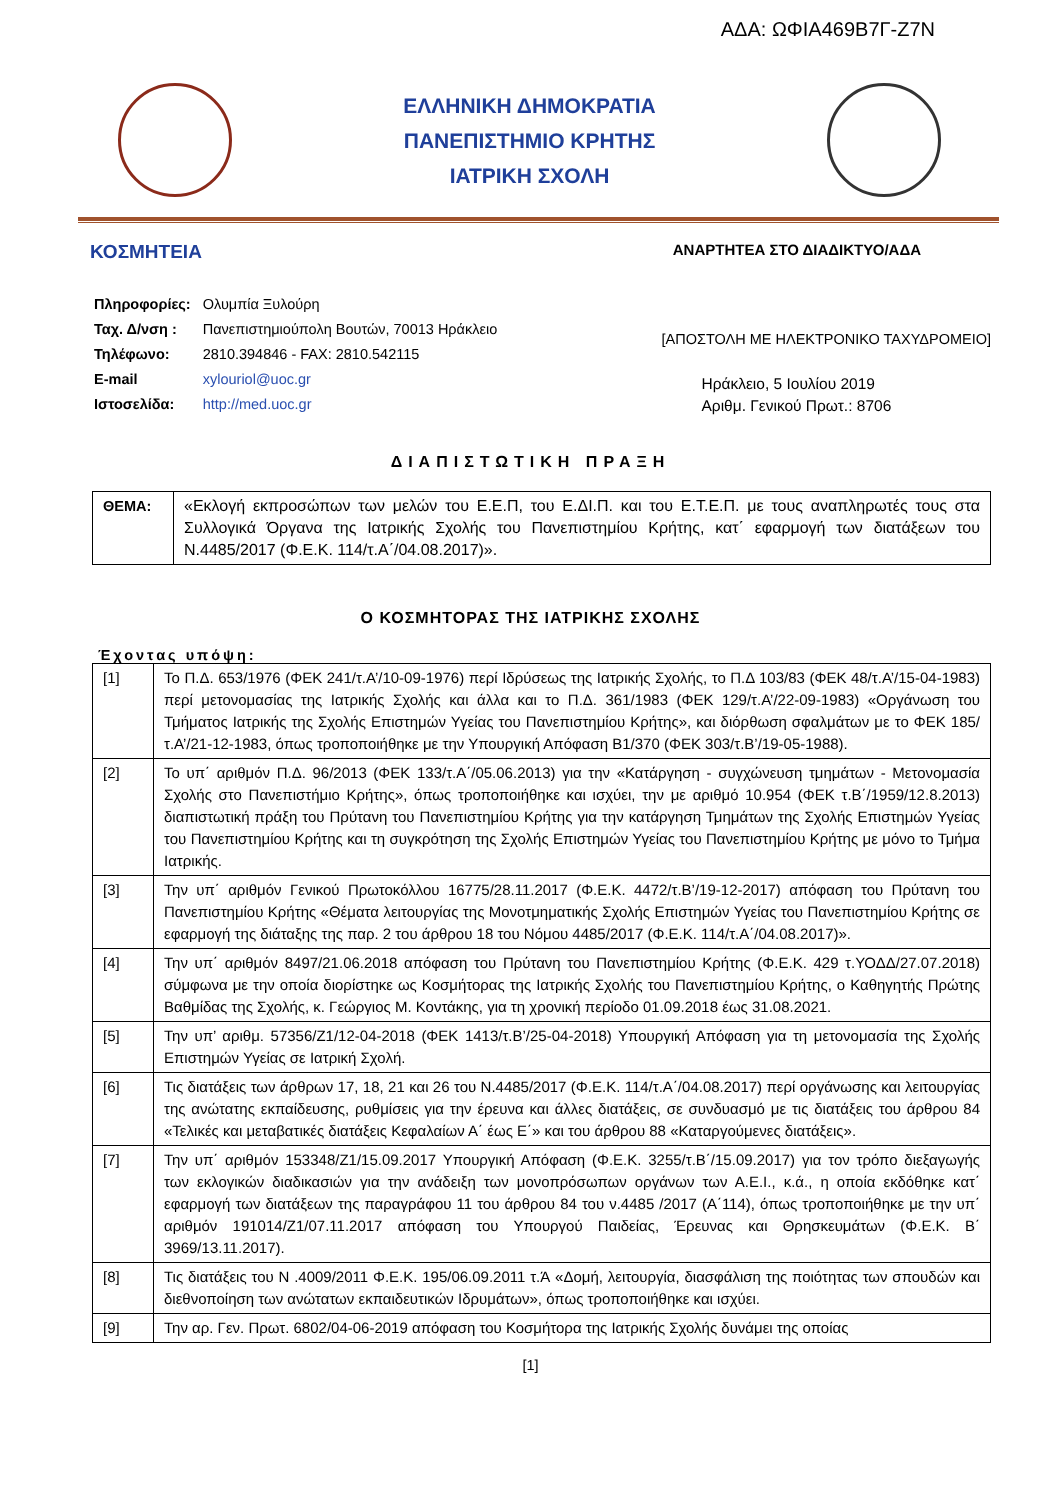ΑΔΑ: ΩΦΙΑ469Β7Γ-Ζ7Ν
ΕΛΛΗΝΙΚΗ ΔΗΜΟΚΡΑΤΙΑ
ΠΑΝΕΠΙΣΤΗΜΙΟ ΚΡΗΤΗΣ
ΙΑΤΡΙΚΗ ΣΧΟΛΗ
ΚΟΣΜΗΤΕΙΑ
ΑΝΑΡΤΗΤΕΑ ΣΤΟ ΔΙΑΔΙΚΤΥΟ/ΑΔΑ
| Πληροφορίες: | Ολυμπία Ξυλούρη |
| Ταχ. Δ/νση : | Πανεπιστημιούπολη Βουτών, 70013 Ηράκλειο |
| Τηλέφωνο: | 2810.394846 - FAX: 2810.542115 |
| E-mail | xylouriol@uoc.gr |
| Ιστοσελίδα: | http://med.uoc.gr |
[ΑΠΟΣΤΟΛΗ ΜΕ ΗΛΕΚΤΡΟΝΙΚΟ ΤΑΧΥΔΡΟΜΕΙΟ]
Ηράκλειο, 5 Ιουλίου 2019
Αριθμ. Γενικού Πρωτ.: 8706
ΔΙΑΠΙΣΤΩΤΙΚΗ ΠΡΑΞΗ
| ΘΕΜΑ: | «Εκλογή εκπροσώπων των μελών του Ε.Ε.Π, του Ε.ΔΙ.Π. και του Ε.Τ.Ε.Π. με τους αναπληρωτές τους στα Συλλογικά Όργανα της Ιατρικής Σχολής του Πανεπιστημίου Κρήτης, κατ΄ εφαρμογή των διατάξεων του Ν.4485/2017 (Φ.Ε.Κ. 114/τ.Α΄/04.08.2017)». |
Ο ΚΟΣΜΗΤΟΡΑΣ ΤΗΣ ΙΑΤΡΙΚΗΣ ΣΧΟΛΗΣ
Έχοντας υπόψη:
| [1] | Το Π.Δ. 653/1976 (ΦΕΚ 241/τ.Α’/10-09-1976) περί Ιδρύσεως της Ιατρικής Σχολής, το Π.Δ 103/83 (ΦΕΚ 48/τ.Α’/15-04-1983) περί μετονομασίας της Ιατρικής Σχολής και άλλα και το Π.Δ. 361/1983 (ΦΕΚ 129/τ.Α’/22-09-1983) «Οργάνωση του Τμήματος Ιατρικής της Σχολής Επιστημών Υγείας του Πανεπιστημίου Κρήτης», και διόρθωση σφαλμάτων με το ΦΕΚ 185/τ.Α’/21-12-1983, όπως τροποποιήθηκε με την Υπουργική Απόφαση Β1/370 (ΦΕΚ 303/τ.Β’/19-05-1988). |
| [2] | Το υπ΄ αριθμόν Π.Δ. 96/2013 (ΦΕΚ 133/τ.Α΄/05.06.2013) για την «Κατάργηση - συγχώνευση τμημάτων - Μετονομασία Σχολής στο Πανεπιστήμιο Κρήτης», όπως τροποποιήθηκε και ισχύει, την με αριθμό 10.954 (ΦΕΚ τ.Β΄/1959/12.8.2013) διαπιστωτική πράξη του Πρύτανη του Πανεπιστημίου Κρήτης για την κατάργηση Τμημάτων της Σχολής Επιστημών Υγείας του Πανεπιστημίου Κρήτης και τη συγκρότηση της Σχολής Επιστημών Υγείας του Πανεπιστημίου Κρήτης με μόνο το Τμήμα Ιατρικής. |
| [3] | Την υπ΄ αριθμόν Γενικού Πρωτοκόλλου 16775/28.11.2017 (Φ.Ε.Κ. 4472/τ.Β’/19-12-2017) απόφαση του Πρύτανη του Πανεπιστημίου Κρήτης «Θέματα λειτουργίας της Μονοτμηματικής Σχολής Επιστημών Υγείας του Πανεπιστημίου Κρήτης σε εφαρμογή της διάταξης της παρ. 2 του άρθρου 18 του Νόμου 4485/2017 (Φ.Ε.Κ. 114/τ.Α΄/04.08.2017)». |
| [4] | Την υπ΄ αριθμόν 8497/21.06.2018 απόφαση του Πρύτανη του Πανεπιστημίου Κρήτης (Φ.Ε.Κ. 429 τ.ΥΟΔΔ/27.07.2018) σύμφωνα με την οποία διορίστηκε ως Κοσμήτορας της Ιατρικής Σχολής του Πανεπιστημίου Κρήτης, ο Καθηγητής Πρώτης Βαθμίδας της Σχολής, κ. Γεώργιος Μ. Κοντάκης, για τη χρονική περίοδο 01.09.2018 έως 31.08.2021. |
| [5] | Την υπ’ αριθμ. 57356/Ζ1/12-04-2018 (ΦΕΚ 1413/τ.Β’/25-04-2018) Υπουργική Απόφαση για τη μετονομασία της Σχολής Επιστημών Υγείας σε Ιατρική Σχολή. |
| [6] | Τις διατάξεις των άρθρων 17, 18, 21 και 26 του Ν.4485/2017 (Φ.Ε.Κ. 114/τ.Α΄/04.08.2017) περί οργάνωσης και λειτουργίας της ανώτατης εκπαίδευσης, ρυθμίσεις για την έρευνα και άλλες διατάξεις, σε συνδυασμό με τις διατάξεις του άρθρου 84 «Τελικές και μεταβατικές διατάξεις Κεφαλαίων Α΄ έως Ε΄» και του άρθρου 88 «Καταργούμενες διατάξεις». |
| [7] | Την υπ΄ αριθμόν 153348/Ζ1/15.09.2017 Υπουργική Απόφαση (Φ.Ε.Κ. 3255/τ.Β΄/15.09.2017) για τον τρόπο διεξαγωγής των εκλογικών διαδικασιών για την ανάδειξη των μονοπρόσωπων οργάνων των Α.Ε.Ι., κ.ά., η οποία εκδόθηκε κατ΄ εφαρμογή των διατάξεων της παραγράφου 11 του άρθρου 84 του ν.4485 /2017 (Α΄114), όπως τροποποιήθηκε με την υπ΄ αριθμόν 191014/Ζ1/07.11.2017 απόφαση του Υπουργού Παιδείας, Έρευνας και Θρησκευμάτων (Φ.Ε.Κ. Β΄ 3969/13.11.2017). |
| [8] | Τις διατάξεις του Ν .4009/2011 Φ.Ε.Κ. 195/06.09.2011 τ.Ά «Δομή, λειτουργία, διασφάλιση της ποιότητας των σπουδών και διεθνοποίηση των ανώτατων εκπαιδευτικών Ιδρυμάτων», όπως τροποποιήθηκε και ισχύει. |
| [9] | Την αρ. Γεν. Πρωτ. 6802/04-06-2019 απόφαση του Κοσμήτορα της Ιατρικής Σχολής δυνάμει της οποίας |
[1]